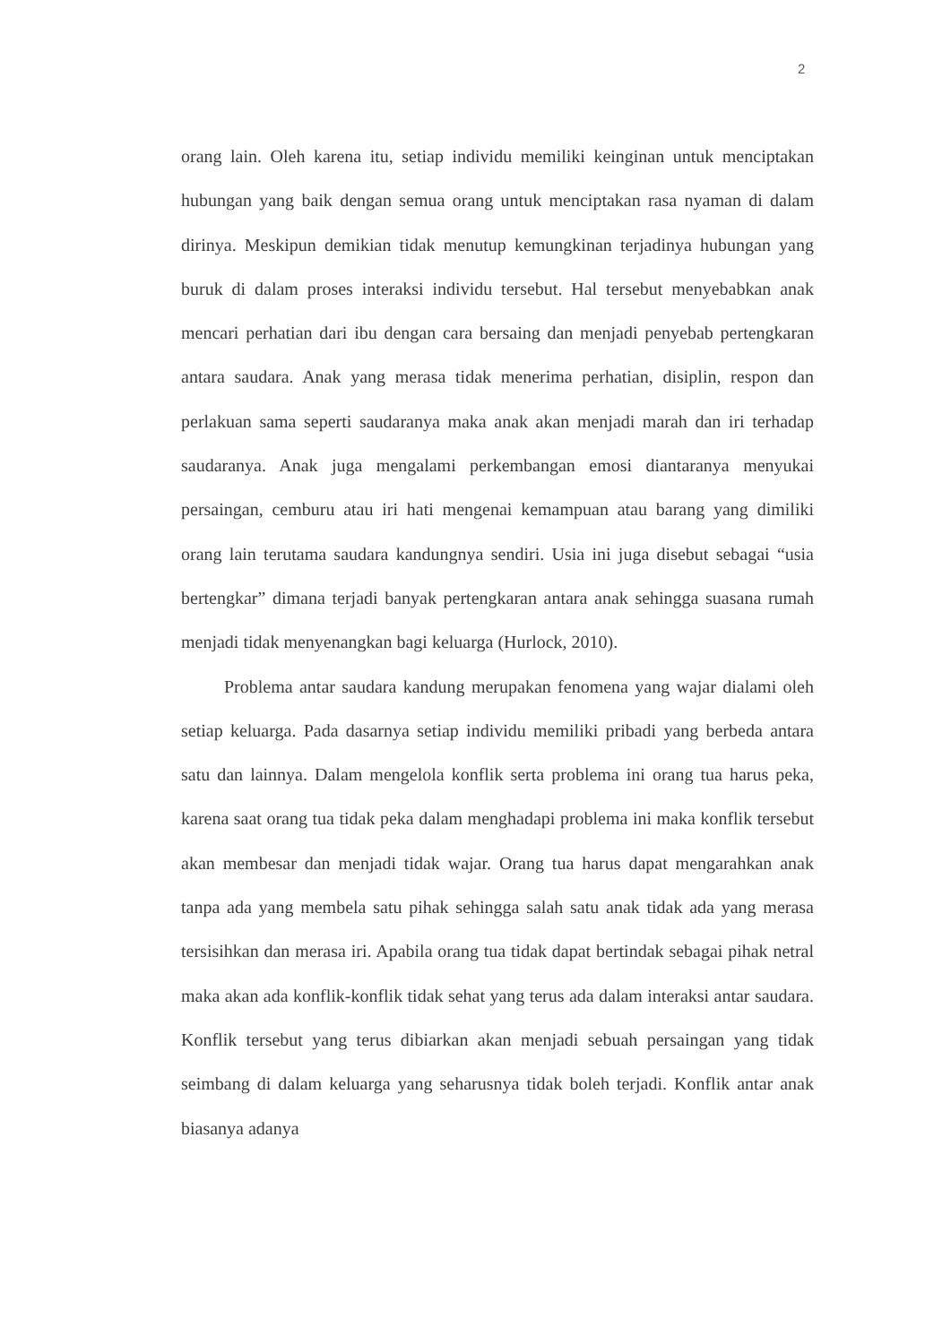2
orang lain. Oleh karena itu, setiap individu memiliki keinginan untuk menciptakan hubungan yang baik dengan semua orang untuk menciptakan rasa nyaman di dalam dirinya. Meskipun demikian tidak menutup kemungkinan terjadinya hubungan yang buruk di dalam proses interaksi individu tersebut. Hal tersebut menyebabkan anak mencari perhatian dari ibu dengan cara bersaing dan menjadi penyebab pertengkaran antara saudara. Anak yang merasa tidak menerima perhatian, disiplin, respon dan perlakuan sama seperti saudaranya maka anak akan menjadi marah dan iri terhadap saudaranya. Anak juga mengalami perkembangan emosi diantaranya menyukai persaingan, cemburu atau iri hati mengenai kemampuan atau barang yang dimiliki orang lain terutama saudara kandungnya sendiri. Usia ini juga disebut sebagai “usia bertengkar” dimana terjadi banyak pertengkaran antara anak sehingga suasana rumah menjadi tidak menyenangkan bagi keluarga (Hurlock, 2010).
Problema antar saudara kandung merupakan fenomena yang wajar dialami oleh setiap keluarga. Pada dasarnya setiap individu memiliki pribadi yang berbeda antara satu dan lainnya. Dalam mengelola konflik serta problema ini orang tua harus peka, karena saat orang tua tidak peka dalam menghadapi problema ini maka konflik tersebut akan membesar dan menjadi tidak wajar. Orang tua harus dapat mengarahkan anak tanpa ada yang membela satu pihak sehingga salah satu anak tidak ada yang merasa tersisihkan dan merasa iri. Apabila orang tua tidak dapat bertindak sebagai pihak netral maka akan ada konflik-konflik tidak sehat yang terus ada dalam interaksi antar saudara. Konflik tersebut yang terus dibiarkan akan menjadi sebuah persaingan yang tidak seimbang di dalam keluarga yang seharusnya tidak boleh terjadi. Konflik antar anak biasanya adanya